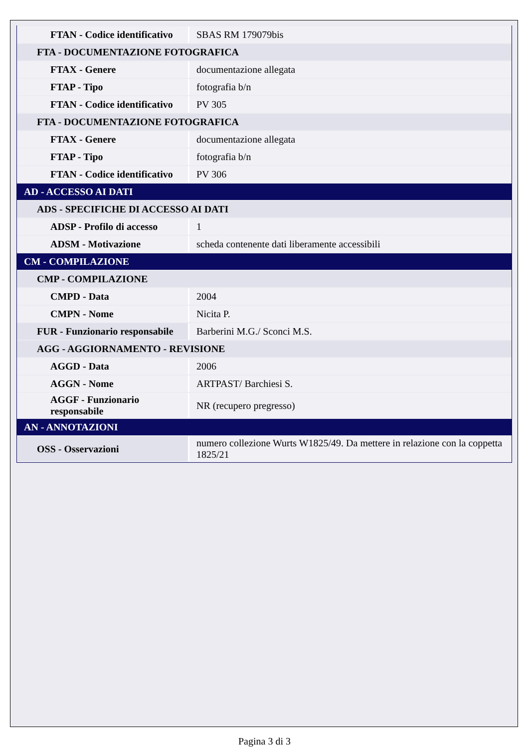| FTAN - Codice identificativo | SBAS RM 179079bis |
| FTA - DOCUMENTAZIONE FOTOGRAFICA | |
| FTAX - Genere | documentazione allegata |
| FTAP - Tipo | fotografia b/n |
| FTAN - Codice identificativo | PV 305 |
| FTA - DOCUMENTAZIONE FOTOGRAFICA | |
| FTAX - Genere | documentazione allegata |
| FTAP - Tipo | fotografia b/n |
| FTAN - Codice identificativo | PV 306 |
| AD - ACCESSO AI DATI | |
| ADS - SPECIFICHE DI ACCESSO AI DATI | |
| ADSP - Profilo di accesso | 1 |
| ADSM - Motivazione | scheda contenente dati liberamente accessibili |
| CM - COMPILAZIONE | |
| CMP - COMPILAZIONE | |
| CMPD - Data | 2004 |
| CMPN - Nome | Nicita P. |
| FUR - Funzionario responsabile | Barberini M.G./ Sconci M.S. |
| AGG - AGGIORNAMENTO - REVISIONE | |
| AGGD - Data | 2006 |
| AGGN - Nome | ARTPAST/ Barchiesi S. |
| AGGF - Funzionario responsabile | NR (recupero pregresso) |
| AN - ANNOTAZIONI | |
| OSS - Osservazioni | numero collezione Wurts W1825/49. Da mettere in relazione con la coppetta 1825/21 |
Pagina 3 di 3